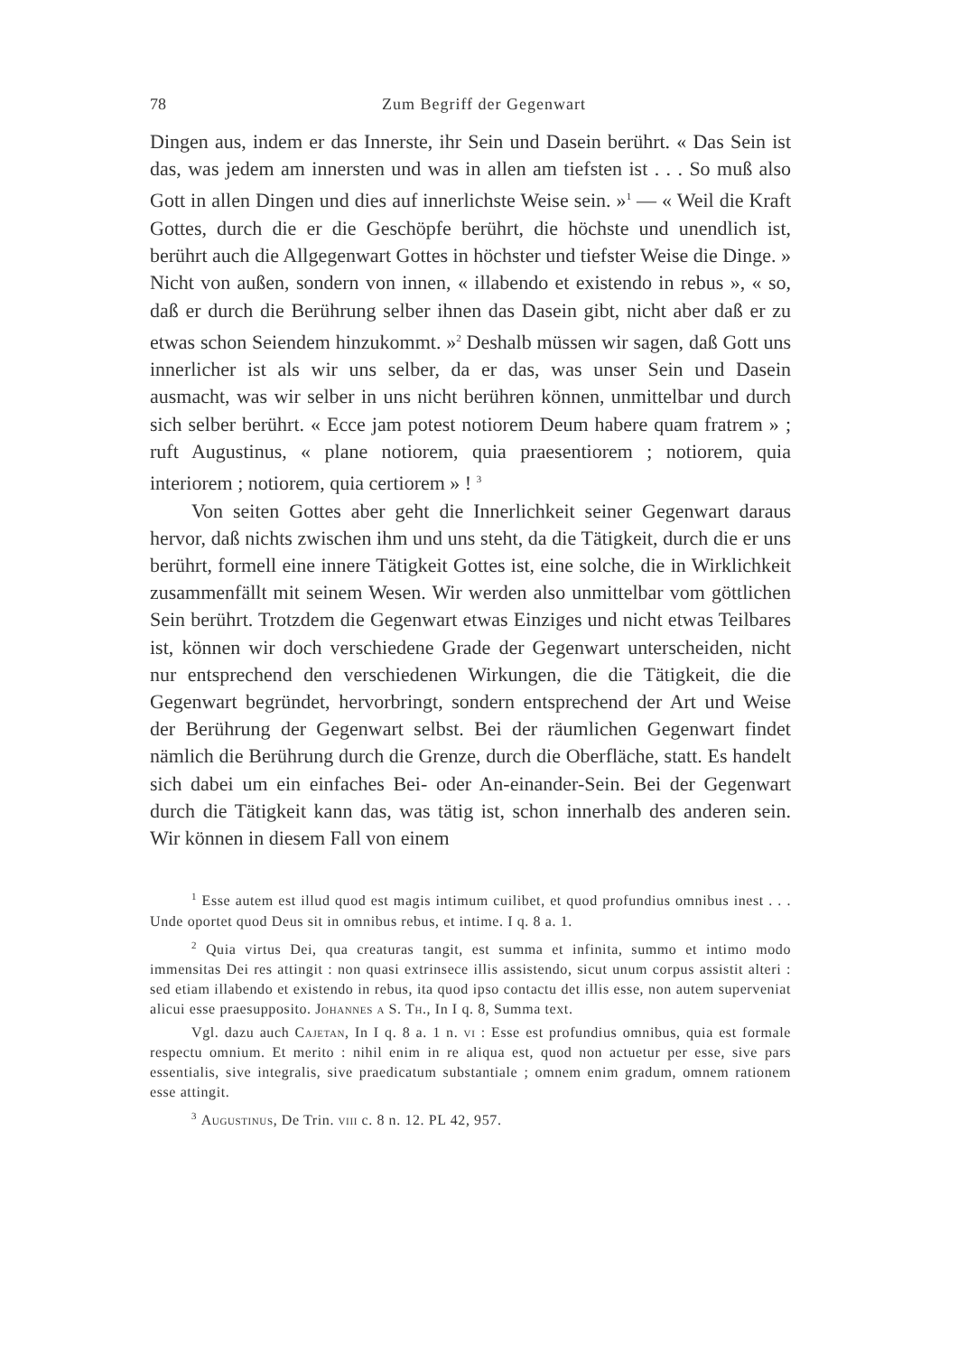78 Zum Begriff der Gegenwart
Dingen aus, indem er das Innerste, ihr Sein und Dasein berührt. « Das Sein ist das, was jedem am innersten und was in allen am tiefsten ist . . . So muß also Gott in allen Dingen und dies auf innerlichste Weise sein. »<sup>1</sup> — « Weil die Kraft Gottes, durch die er die Geschöpfe berührt, die höchste und unendlich ist, berührt auch die Allgegenwart Gottes in höchster und tiefster Weise die Dinge. » Nicht von außen, sondern von innen, « illabendo et existendo in rebus », « so, daß er durch die Berührung selber ihnen das Dasein gibt, nicht aber daß er zu etwas schon Seiendem hinzukommt. »<sup>2</sup> Deshalb müssen wir sagen, daß Gott uns innerlicher ist als wir uns selber, da er das, was unser Sein und Dasein ausmacht, was wir selber in uns nicht berühren können, unmittelbar und durch sich selber berührt. « Ecce jam potest notiorem Deum habere quam fratrem » ; ruft Augustinus, « plane notiorem, quia praesentiorem ; notiorem, quia interiorem ; notiorem, quia certiorem » ! <sup>3</sup>
Von seiten Gottes aber geht die Innerlichkeit seiner Gegenwart daraus hervor, daß nichts zwischen ihm und uns steht, da die Tätigkeit, durch die er uns berührt, formell eine innere Tätigkeit Gottes ist, eine solche, die in Wirklichkeit zusammenfällt mit seinem Wesen. Wir werden also unmittelbar vom göttlichen Sein berührt. Trotzdem die Gegenwart etwas Einziges und nicht etwas Teilbares ist, können wir doch verschiedene Grade der Gegenwart unterscheiden, nicht nur entsprechend den verschiedenen Wirkungen, die die Tätigkeit, die die Gegenwart begründet, hervorbringt, sondern entsprechend der Art und Weise der Berührung der Gegenwart selbst. Bei der räumlichen Gegenwart findet nämlich die Berührung durch die Grenze, durch die Oberfläche, statt. Es handelt sich dabei um ein einfaches Bei- oder An-einander-Sein. Bei der Gegenwart durch die Tätigkeit kann das, was tätig ist, schon innerhalb des anderen sein. Wir können in diesem Fall von einem
<sup>1</sup> Esse autem est illud quod est magis intimum cuilibet, et quod profundius omnibus inest . . . Unde oportet quod Deus sit in omnibus rebus, et intime. I q. 8 a. 1.
<sup>2</sup> Quia virtus Dei, qua creaturas tangit, est summa et infinita, summo et intimo modo immensitas Dei res attingit : non quasi extrinsece illis assistendo, sicut unum corpus assistit alteri : sed etiam illabendo et existendo in rebus, ita quod ipso contactu det illis esse, non autem superveniat alicui esse praesupposito. Johannes a S. Th., In I q. 8, Summa text.
Vgl. dazu auch Cajetan, In I q. 8 a. 1 n. vi : Esse est profundius omnibus, quia est formale respectu omnium. Et merito : nihil enim in re aliqua est, quod non actuetur per esse, sive pars essentialis, sive integralis, sive praedicatum substantiale ; omnem enim gradum, omnem rationem esse attingit.
<sup>3</sup> Augustinus, De Trin. viii c. 8 n. 12. PL 42, 957.